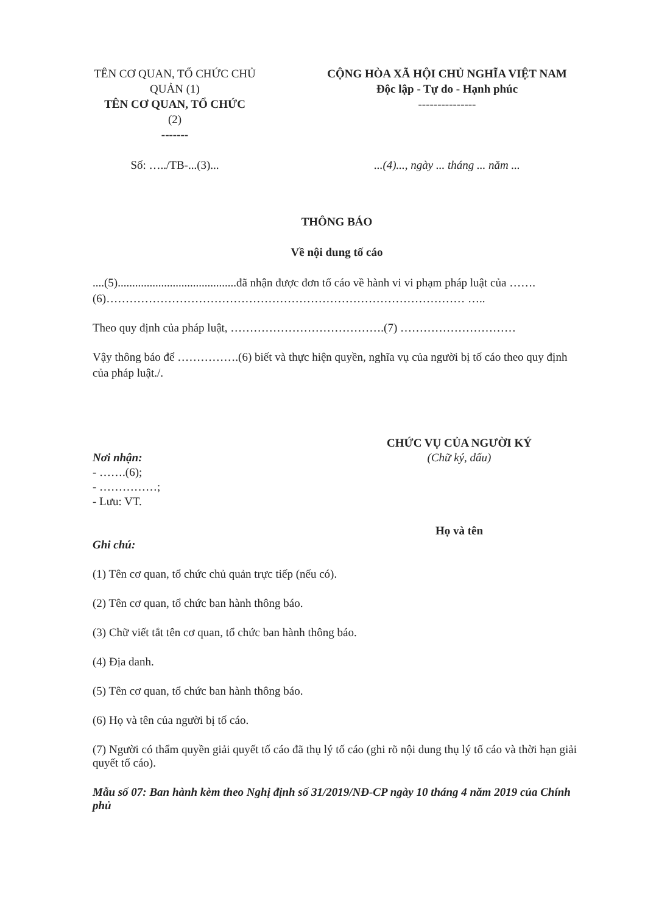TÊN CƠ QUAN, TỔ CHỨC CHỦ QUẢN (1)
TÊN CƠ QUAN, TỔ CHỨC
(2)
-------
Số: …../TB-...(3)...
CỘNG HÒA XÃ HỘI CHỦ NGHĨA VIỆT NAM
Độc lập - Tự do - Hạnh phúc
---------------
...(4)..., ngày ... tháng ... năm ...
THÔNG BÁO
Về nội dung tố cáo
....(5).........................................đã nhận được đơn tố cáo về hành vi vi phạm pháp luật của …….(6)………………………………………………………………………………… …..
Theo quy định của pháp luật, ………………………………….(7) …………………………
Vậy thông báo để …………….(6) biết và thực hiện quyền, nghĩa vụ của người bị tố cáo theo quy định của pháp luật./.
Nơi nhận:
- …….(6);
- ……………;
- Lưu: VT.
CHỨC VỤ CỦA NGƯỜI KÝ
(Chữ ký, dấu)
Họ và tên
Ghi chú:
(1) Tên cơ quan, tổ chức chủ quản trực tiếp (nếu có).
(2) Tên cơ quan, tổ chức ban hành thông báo.
(3) Chữ viết tắt tên cơ quan, tổ chức ban hành thông báo.
(4) Địa danh.
(5) Tên cơ quan, tổ chức ban hành thông báo.
(6) Họ và tên của người bị tố cáo.
(7) Người có thẩm quyền giải quyết tố cáo đã thụ lý tố cáo (ghi rõ nội dung thụ lý tố cáo và thời hạn giải quyết tố cáo).
Mẫu số 07: Ban hành kèm theo Nghị định số 31/2019/NĐ-CP ngày 10 tháng 4 năm 2019 của Chính phủ